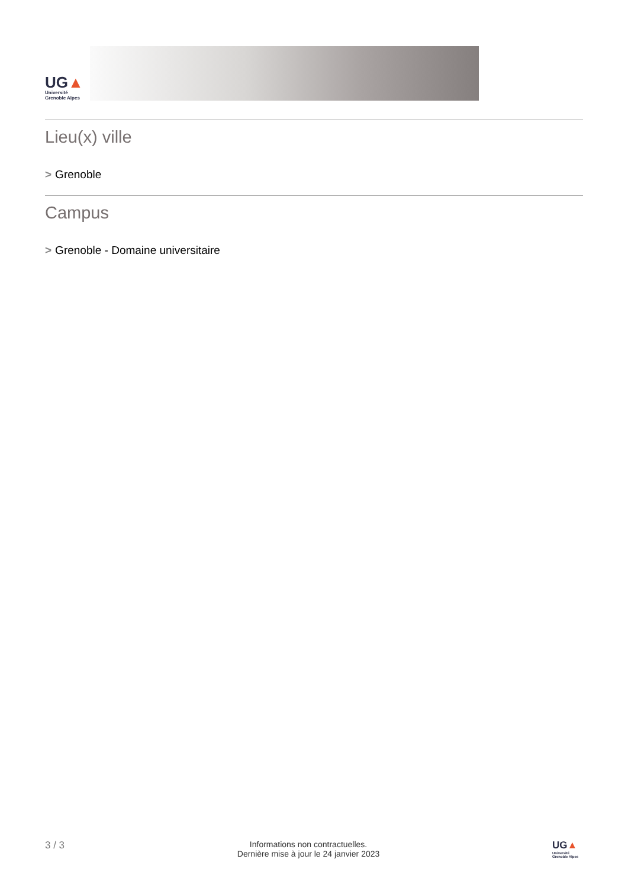UG▲
Université
Grenoble Alpes
Lieu(x) ville
> Grenoble
Campus
> Grenoble - Domaine universitaire
3 / 3
Informations non contractuelles.
Dernière mise à jour le 24 janvier 2023
UG▲
Université
Grenoble Alpes